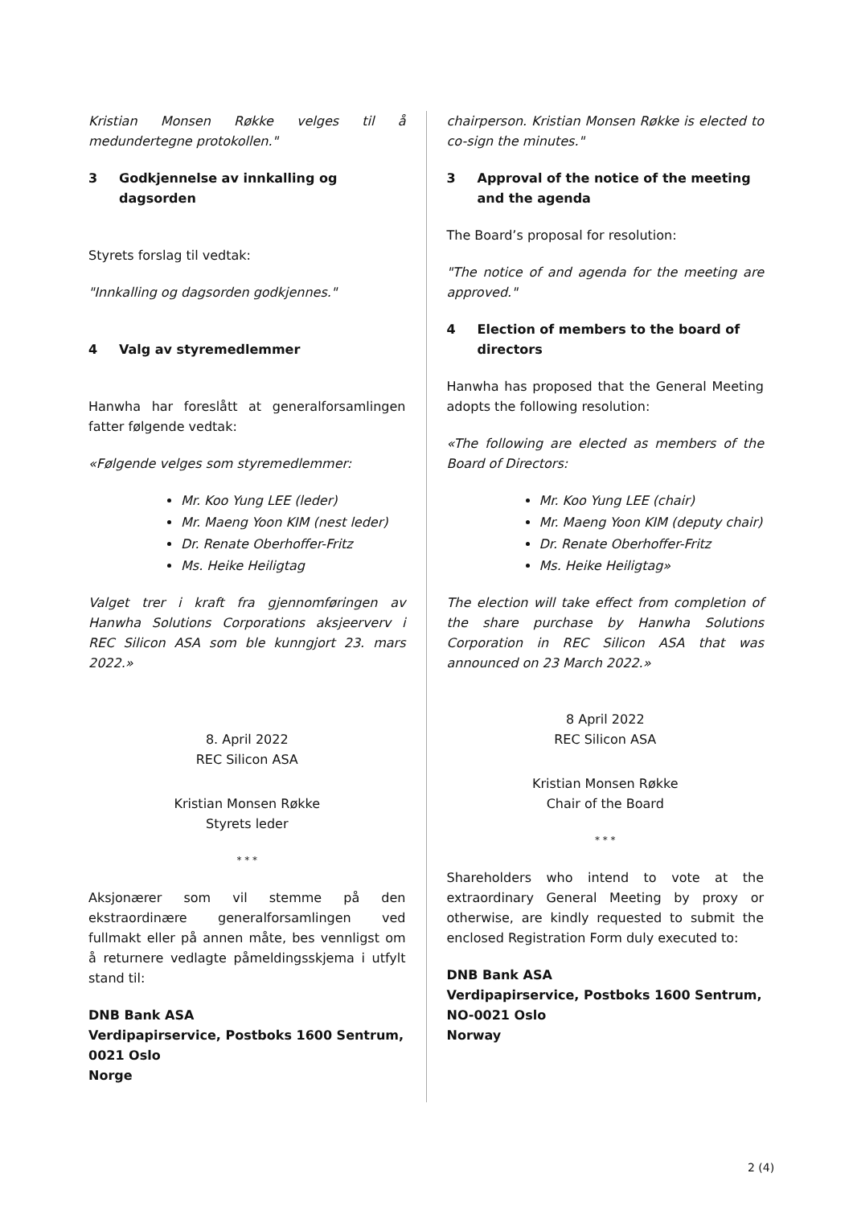Kristian Monsen Røkke velges til å medundertegne protokollen."
3 Godkjennelse av innkalling og dagsorden
Styrets forslag til vedtak:
"Innkalling og dagsorden godkjennes."
4 Valg av styremedlemmer
Hanwha har foreslått at generalforsamlingen fatter følgende vedtak:
«Følgende velges som styremedlemmer:
Mr. Koo Yung LEE (leder)
Mr. Maeng Yoon KIM (nest leder)
Dr. Renate Oberhoffer-Fritz
Ms. Heike Heiligtag
Valget trer i kraft fra gjennomføringen av Hanwha Solutions Corporations aksjeerverv i REC Silicon ASA som ble kunngjort 23. mars 2022.»
8. April 2022
REC Silicon ASA
Kristian Monsen Røkke
Styrets leder
* * *
Aksjonærer som vil stemme på den ekstraordinære generalforsamlingen ved fullmakt eller på annen måte, bes vennligst om å returnere vedlagte påmeldingsskjema i utfylt stand til:
DNB Bank ASA
Verdipapirservice, Postboks 1600 Sentrum,
0021 Oslo
Norge
chairperson. Kristian Monsen Røkke is elected to co-sign the minutes."
3 Approval of the notice of the meeting and the agenda
The Board’s proposal for resolution:
"The notice of and agenda for the meeting are approved."
4 Election of members to the board of directors
Hanwha has proposed that the General Meeting adopts the following resolution:
«The following are elected as members of the Board of Directors:
Mr. Koo Yung LEE (chair)
Mr. Maeng Yoon KIM (deputy chair)
Dr. Renate Oberhoffer-Fritz
Ms. Heike Heiligtag»
The election will take effect from completion of the share purchase by Hanwha Solutions Corporation in REC Silicon ASA that was announced on 23 March 2022.»
8 April 2022
REC Silicon ASA
Kristian Monsen Røkke
Chair of the Board
* * *
Shareholders who intend to vote at the extraordinary General Meeting by proxy or otherwise, are kindly requested to submit the enclosed Registration Form duly executed to:
DNB Bank ASA
Verdipapirservice, Postboks 1600 Sentrum,
NO-0021 Oslo
Norway
2 (4)